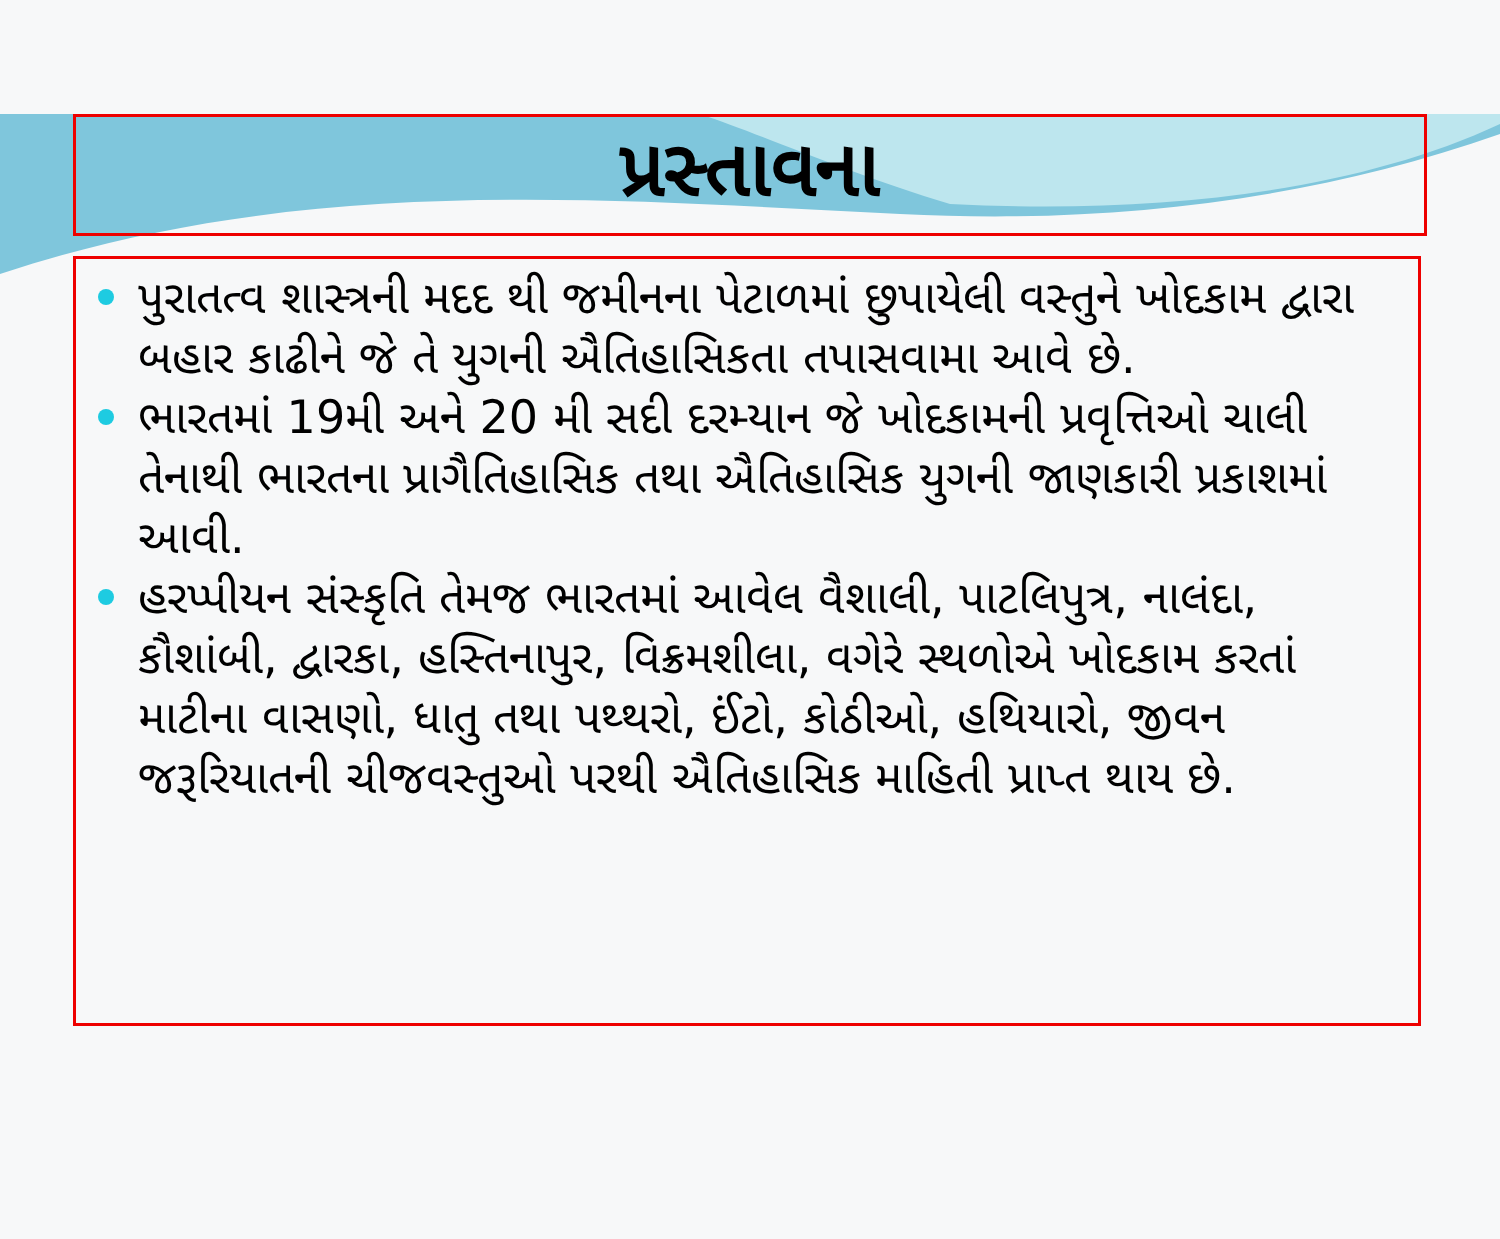પ્રસ્તાવના
પુરાતત્વ શાસ્ત્રની મદદ થી જમીનના પેટાળમાં છુપાયેલી વસ્તુને ખોદકામ દ્વારા બહાર કાઢીને જે તે યુગની ઐતિહાસિકતા તપાસવામા આવે છે.
ભારતમાં 19મી અને 20 મી સદી દરમ્યાન જે ખોદકામની પ્રવૃત્તિઓ ચાલી તેનાથી ભારતના પ્રાગૈતિહાસિક તથા ઐતિહાસિક યુગની જાણકારી પ્રકાશમાં આવી.
હરપ્પીયન સંસ્કૃતિ તેમજ ભારતમાં આવેલ વૈશાલી, પાટલિપુત્ર, નાલંદા, કૌશાંબી, દ્વારકા, હસ્તિનાપુર, વિક્રમશીલા, વગેરે સ્થળોએ ખોદકામ કરતાં માટીના વાસણો, ધાતુ તથા પથ્થરો, ઈંટો, કોઠીઓ, હથિયારો, જીવન જરૂરિયાતની ચીજવસ્તુઓ પરથી ઐતિહાસિક માહિતી પ્રાપ્ત થાય છે.